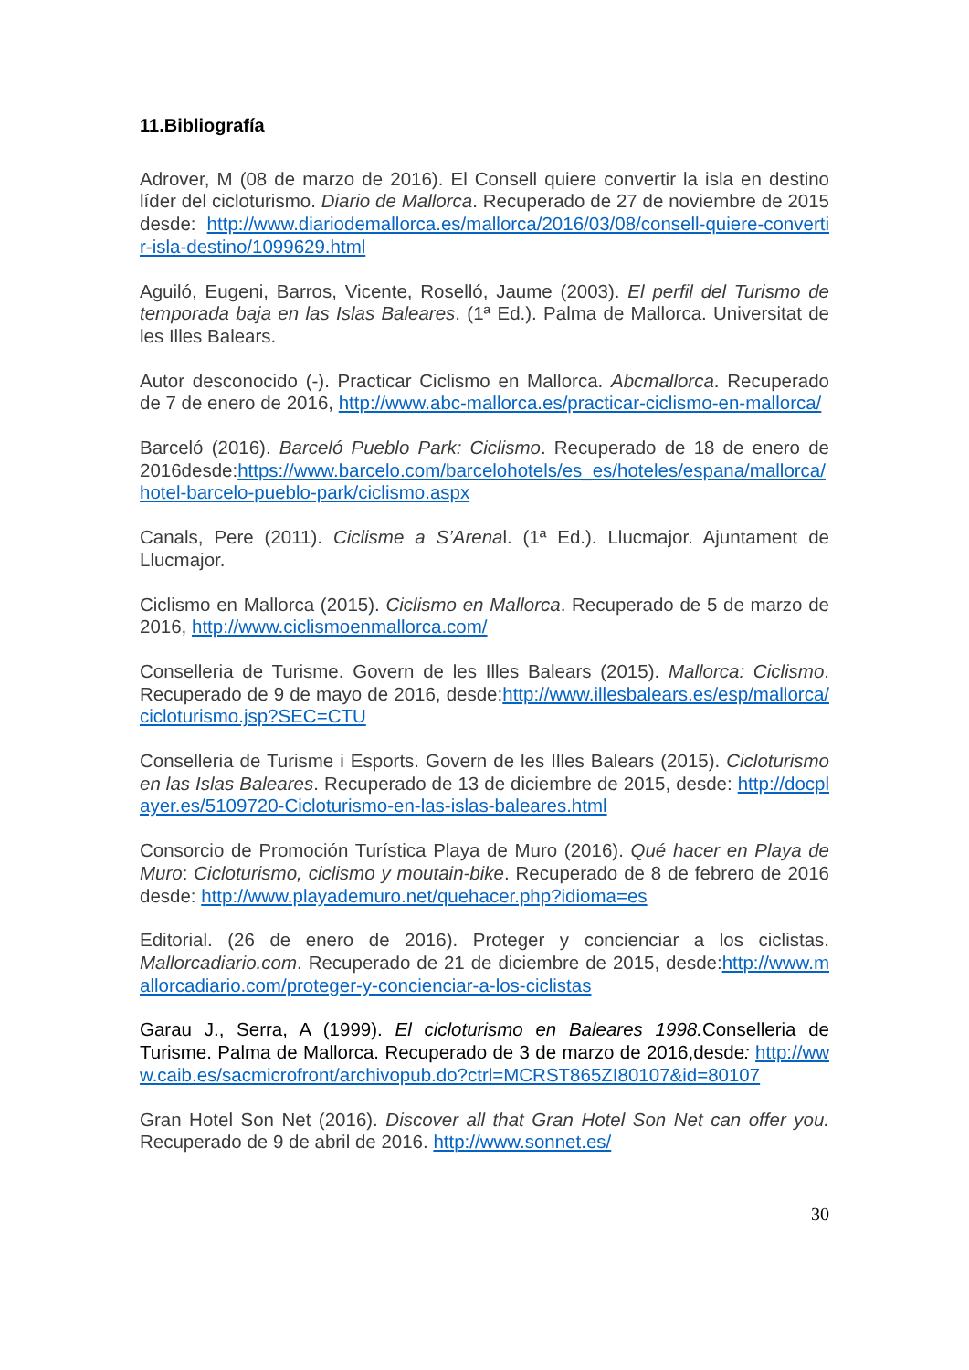11.Bibliografía
Adrover, M (08 de marzo de 2016). El Consell quiere convertir la isla en destino líder del cicloturismo. Diario de Mallorca. Recuperado de 27 de noviembre de 2015 desde: http://www.diariodemallorca.es/mallorca/2016/03/08/consell-quiere-convertir-isla-destino/1099629.html
Aguiló, Eugeni, Barros, Vicente, Roselló, Jaume (2003). El perfil del Turismo de temporada baja en las Islas Baleares. (1ª Ed.). Palma de Mallorca. Universitat de les Illes Balears.
Autor desconocido (-). Practicar Ciclismo en Mallorca. Abcmallorca. Recuperado de 7 de enero de 2016, http://www.abc-mallorca.es/practicar-ciclismo-en-mallorca/
Barceló (2016). Barceló Pueblo Park: Ciclismo. Recuperado de 18 de enero de 2016desde:https://www.barcelo.com/barcelohotels/es_es/hoteles/espana/mallorca/hotel-barcelo-pueblo-park/ciclismo.aspx
Canals, Pere (2011). Ciclisme a S’Arenal. (1ª Ed.). Llucmajor. Ajuntament de Llucmajor.
Ciclismo en Mallorca (2015). Ciclismo en Mallorca. Recuperado de 5 de marzo de 2016, http://www.ciclismoenmallorca.com/
Conselleria de Turisme. Govern de les Illes Balears (2015). Mallorca: Ciclismo. Recuperado de 9 de mayo de 2016, desde:http://www.illesbalears.es/esp/mallorca/cicloturismo.jsp?SEC=CTU
Conselleria de Turisme i Esports. Govern de les Illes Balears (2015). Cicloturismo en las Islas Baleares. Recuperado de 13 de diciembre de 2015, desde: http://docplayer.es/5109720-Cicloturismo-en-las-islas-baleares.html
Consorcio de Promoción Turística Playa de Muro (2016). Qué hacer en Playa de Muro: Cicloturismo, ciclismo y moutain-bike. Recuperado de 8 de febrero de 2016 desde: http://www.playademuro.net/quehacer.php?idioma=es
Editorial. (26 de enero de 2016). Proteger y concienciar a los ciclistas. Mallorcadiario.com. Recuperado de 21 de diciembre de 2015, desde:http://www.mallorcadiario.com/proteger-y-concienciar-a-los-ciclistas
Garau J., Serra, A (1999). El cicloturismo en Baleares 1998. Conselleria de Turisme. Palma de Mallorca. Recuperado de 3 de marzo de 2016,desde: http://www.caib.es/sacmicrofront/archivopub.do?ctrl=MCRST865ZI80107&id=80107
Gran Hotel Son Net (2016). Discover all that Gran Hotel Son Net can offer you. Recuperado de 9 de abril de 2016. http://www.sonnet.es/
30